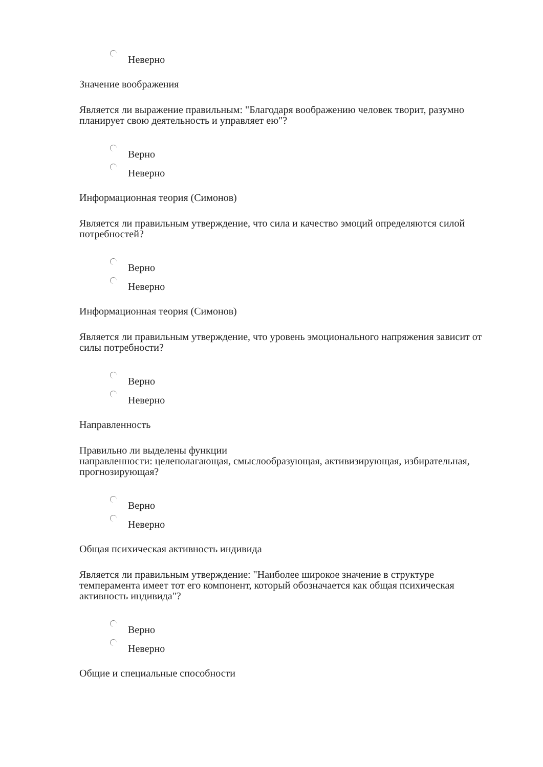Неверно
Значение воображения
Является ли выражение правильным: "Благодаря воображению человек творит, разумно планирует свою деятельность и управляет ею"?
Верно
Неверно
Информационная теория (Симонов)
Является ли правильным утверждение, что сила и качество эмоций определяются силой потребностей?
Верно
Неверно
Информационная теория (Симонов)
Является ли правильным утверждение, что уровень эмоционального напряжения зависит от силы потребности?
Верно
Неверно
Направленность
Правильно ли выделены функции
направленности: целеполагающая, смыслообразующая, активизирующая, избирательная, прогнозирующая?
Верно
Неверно
Общая психическая активность индивида
Является ли правильным утверждение: "Наиболее широкое значение в структуре темперамента имеет тот его компонент, который обозначается как общая психическая активность индивида"?
Верно
Неверно
Общие и специальные способности